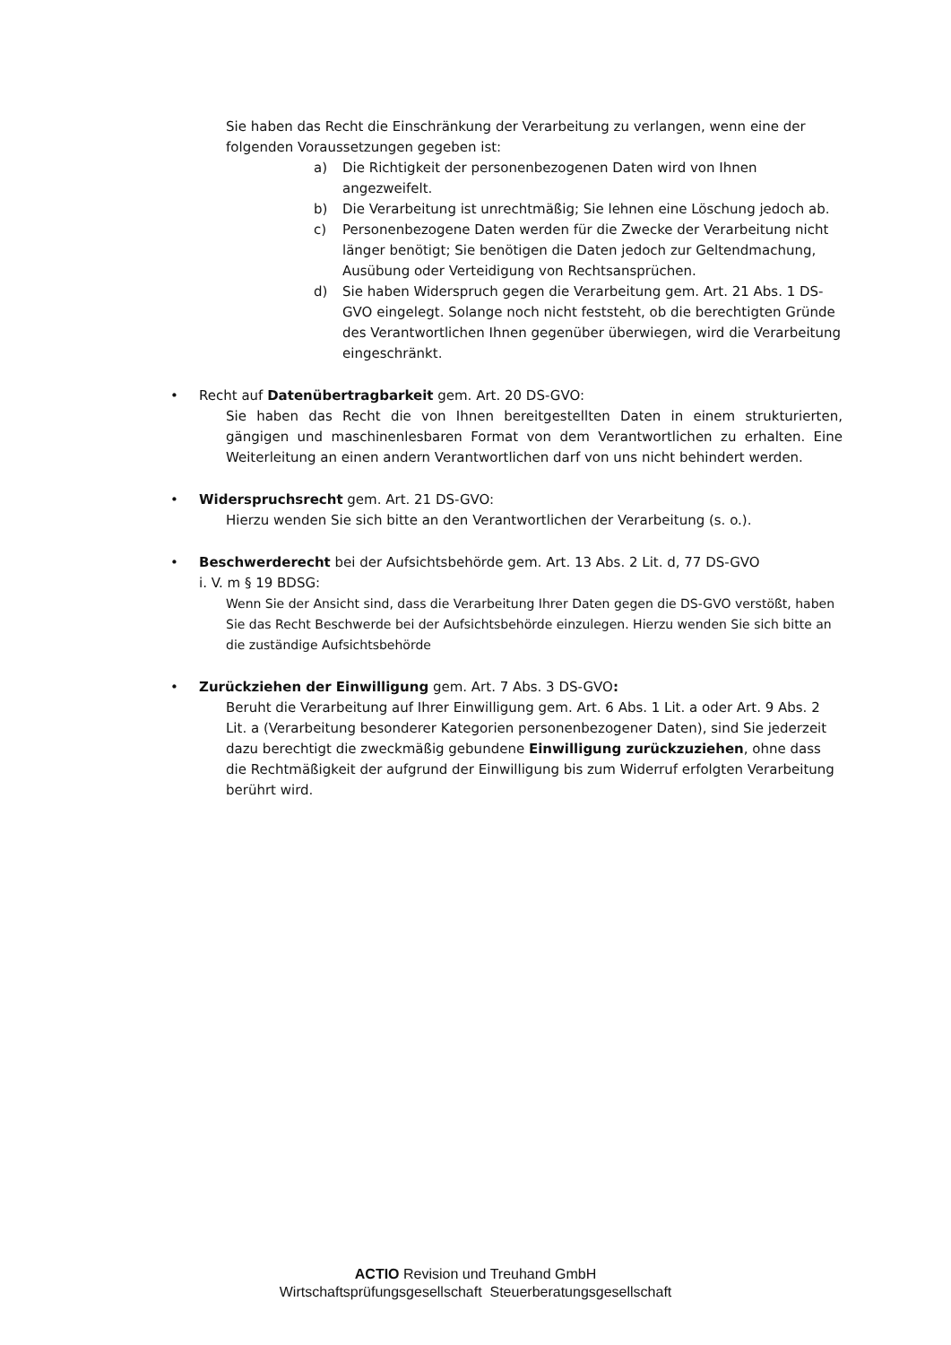Sie haben das Recht die Einschränkung der Verarbeitung zu verlangen, wenn eine der folgenden Voraussetzungen gegeben ist:
a) Die Richtigkeit der personenbezogenen Daten wird von Ihnen angezweifelt.
b) Die Verarbeitung ist unrechtmäßig; Sie lehnen eine Löschung jedoch ab.
c) Personenbezogene Daten werden für die Zwecke der Verarbeitung nicht länger benötigt; Sie benötigen die Daten jedoch zur Geltendmachung, Ausübung oder Verteidigung von Rechtsansprüchen.
d) Sie haben Widerspruch gegen die Verarbeitung gem. Art. 21 Abs. 1 DS-GVO eingelegt. Solange noch nicht feststeht, ob die berechtigten Gründe des Verantwortlichen Ihnen gegenüber überwiegen, wird die Verarbeitung eingeschränkt.
• Recht auf Datenübertragbarkeit gem. Art. 20 DS-GVO:
Sie haben das Recht die von Ihnen bereitgestellten Daten in einem strukturierten, gängigen und maschinenlesbaren Format von dem Verantwortlichen zu erhalten. Eine Weiterleitung an einen andern Verantwortlichen darf von uns nicht behindert werden.
• Widerspruchsrecht gem. Art. 21 DS-GVO:
Hierzu wenden Sie sich bitte an den Verantwortlichen der Verarbeitung (s. o.).
• Beschwerderecht bei der Aufsichtsbehörde gem. Art. 13 Abs. 2 Lit. d, 77 DS-GVO
i. V. m § 19 BDSG:
Wenn Sie der Ansicht sind, dass die Verarbeitung Ihrer Daten gegen die DS-GVO verstößt, haben Sie das Recht Beschwerde bei der Aufsichtsbehörde einzulegen. Hierzu wenden Sie sich bitte an die zuständige Aufsichtsbehörde
• Zurückziehen der Einwilligung gem. Art. 7 Abs. 3 DS-GVO:
Beruht die Verarbeitung auf Ihrer Einwilligung gem. Art. 6 Abs. 1 Lit. a oder Art. 9 Abs. 2 Lit. a (Verarbeitung besonderer Kategorien personenbezogener Daten), sind Sie jederzeit dazu berechtigt die zweckmäßig gebundene Einwilligung zurückzuziehen, ohne dass die Rechtmäßigkeit der aufgrund der Einwilligung bis zum Widerruf erfolgten Verarbeitung berührt wird.
ACTIO Revision und Treuhand GmbH
Wirtschaftsprüfungsgesellschaft Steuerberatungsgesellschaft